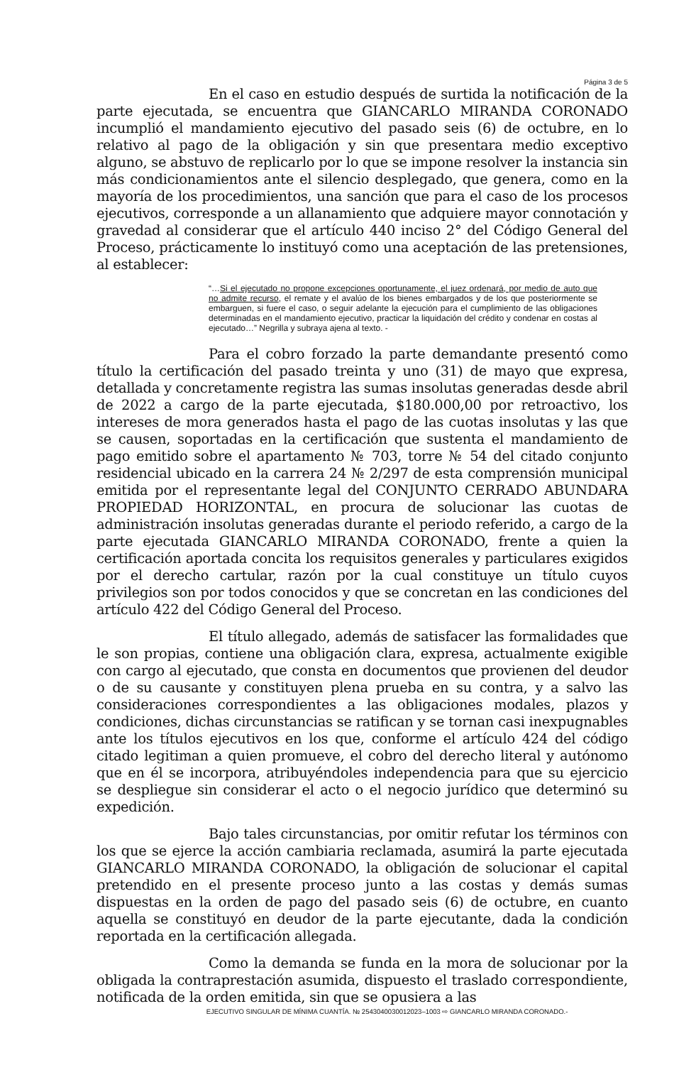Página 3 de 5
En el caso en estudio después de surtida la notificación de la parte ejecutada, se encuentra que GIANCARLO MIRANDA CORONADO incumplió el mandamiento ejecutivo del pasado seis (6) de octubre, en lo relativo al pago de la obligación y sin que presentara medio exceptivo alguno, se abstuvo de replicarlo por lo que se impone resolver la instancia sin más condicionamientos ante el silencio desplegado, que genera, como en la mayoría de los procedimientos, una sanción que para el caso de los procesos ejecutivos, corresponde a un allanamiento que adquiere mayor connotación y gravedad al considerar que el artículo 440 inciso 2° del Código General del Proceso, prácticamente lo instituyó como una aceptación de las pretensiones, al establecer:
“…Si el ejecutado no propone excepciones oportunamente, el juez ordenará, por medio de auto que no admite recurso, el remate y el avalúo de los bienes embargados y de los que posteriormente se embarguen, si fuere el caso, o seguir adelante la ejecución para el cumplimiento de las obligaciones determinadas en el mandamiento ejecutivo, practicar la liquidación del crédito y condenar en costas al ejecutado…” Negrilla y subraya ajena al texto. -
Para el cobro forzado la parte demandante presentó como título la certificación del pasado treinta y uno (31) de mayo que expresa, detallada y concretamente registra las sumas insolutas generadas desde abril de 2022 a cargo de la parte ejecutada, $180.000,00 por retroactivo, los intereses de mora generados hasta el pago de las cuotas insolutas y las que se causen, soportadas en la certificación que sustenta el mandamiento de pago emitido sobre el apartamento № 703, torre № 54 del citado conjunto residencial ubicado en la carrera 24 № 2/297 de esta comprensión municipal emitida por el representante legal del CONJUNTO CERRADO ABUNDARA PROPIEDAD HORIZONTAL, en procura de solucionar las cuotas de administración insolutas generadas durante el periodo referido, a cargo de la parte ejecutada GIANCARLO MIRANDA CORONADO, frente a quien la certificación aportada concita los requisitos generales y particulares exigidos por el derecho cartular, razón por la cual constituye un título cuyos privilegios son por todos conocidos y que se concretan en las condiciones del artículo 422 del Código General del Proceso.
El título allegado, además de satisfacer las formalidades que le son propias, contiene una obligación clara, expresa, actualmente exigible con cargo al ejecutado, que consta en documentos que provienen del deudor o de su causante y constituyen plena prueba en su contra, y a salvo las consideraciones correspondientes a las obligaciones modales, plazos y condiciones, dichas circunstancias se ratifican y se tornan casi inexpugnables ante los títulos ejecutivos en los que, conforme el artículo 424 del código citado legitiman a quien promueve, el cobro del derecho literal y autónomo que en él se incorpora, atribuyéndoles independencia para que su ejercicio se despliegue sin considerar el acto o el negocio jurídico que determinó su expedición.
Bajo tales circunstancias, por omitir refutar los términos con los que se ejerce la acción cambiaria reclamada, asumirá la parte ejecutada GIANCARLO MIRANDA CORONADO, la obligación de solucionar el capital pretendido en el presente proceso junto a las costas y demás sumas dispuestas en la orden de pago del pasado seis (6) de octubre, en cuanto aquella se constituyó en deudor de la parte ejecutante, dada la condición reportada en la certificación allegada.
Como la demanda se funda en la mora de solucionar por la obligada la contraprestación asumida, dispuesto el traslado correspondiente, notificada de la orden emitida, sin que se opusiera a las
EJECUTIVO SINGULAR DE MÍNIMA CUANTÍA. № 254304003001202​3–1003 ⇨ GIANCARLO MIRANDA CORONADO.-